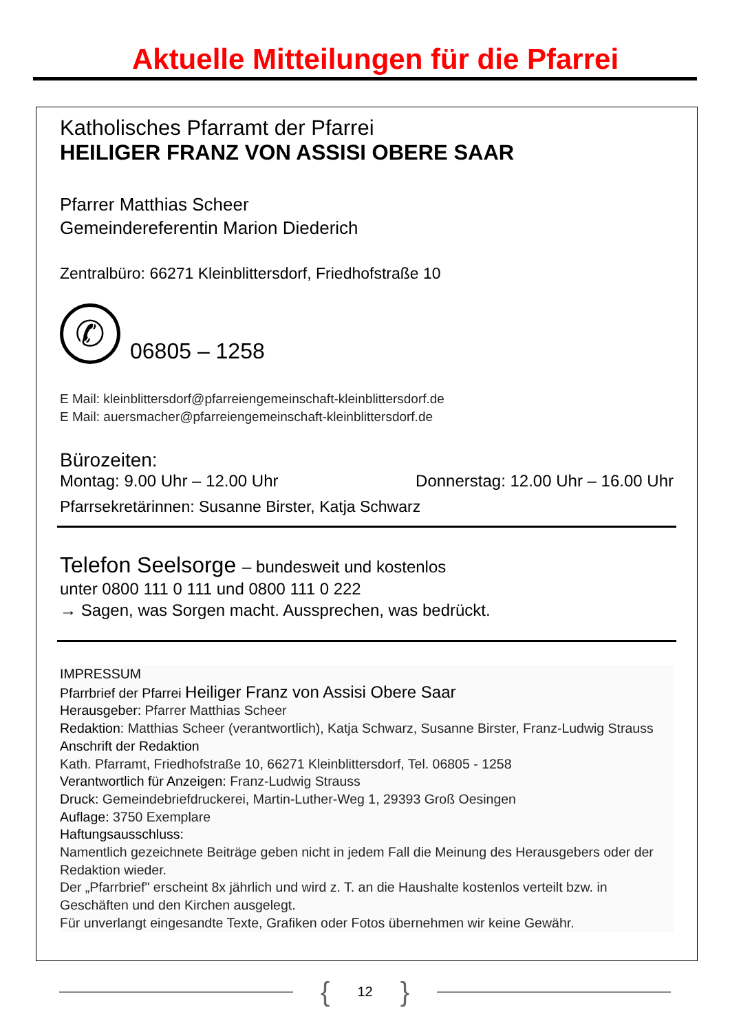Aktuelle Mitteilungen für die Pfarrei
Katholisches Pfarramt der Pfarrei
HEILIGER FRANZ VON ASSISI OBERE SAAR
Pfarrer Matthias Scheer
Gemeindereferentin Marion Diederich
Zentralbüro: 66271 Kleinblittersdorf, Friedhofstraße 10
✆
06805 – 1258
E Mail: kleinblittersdorf@pfarreiengemeinschaft-kleinblittersdorf.de
E Mail: auersmacher@pfarreiengemeinschaft-kleinblittersdorf.de
Bürozeiten:
Montag: 9.00 Uhr – 12.00 Uhr Donnerstag: 12.00 Uhr – 16.00 Uhr
Pfarrsekretärinnen: Susanne Birster, Katja Schwarz
Telefon Seelsorge – bundesweit und kostenlos
unter 0800 111 0 111 und 0800 111 0 222
→ Sagen, was Sorgen macht. Aussprechen, was bedrückt.
IMPRESSUM
Pfarrbrief der Pfarrei Heiliger Franz von Assisi Obere Saar
Herausgeber: Pfarrer Matthias Scheer
Redaktion: Matthias Scheer (verantwortlich), Katja Schwarz, Susanne Birster, Franz-Ludwig Strauss
Anschrift der Redaktion
Kath. Pfarramt, Friedhofstraße 10, 66271 Kleinblittersdorf, Tel. 06805 - 1258
Verantwortlich für Anzeigen: Franz-Ludwig Strauss
Druck: Gemeindebriefdruckerei, Martin-Luther-Weg 1, 29393 Groß Oesingen
Auflage: 3750 Exemplare
Haftungsausschluss:
Namentlich gezeichnete Beiträge geben nicht in jedem Fall die Meinung des Herausgebers oder der Redaktion wieder.
Der „Pfarrbrief" erscheint 8x jährlich und wird z. T. an die Haushalte kostenlos verteilt bzw. in Geschäften und den Kirchen ausgelegt.
Für unverlangt eingesandte Texte, Grafiken oder Fotos übernehmen wir keine Gewähr.
{ 12 }